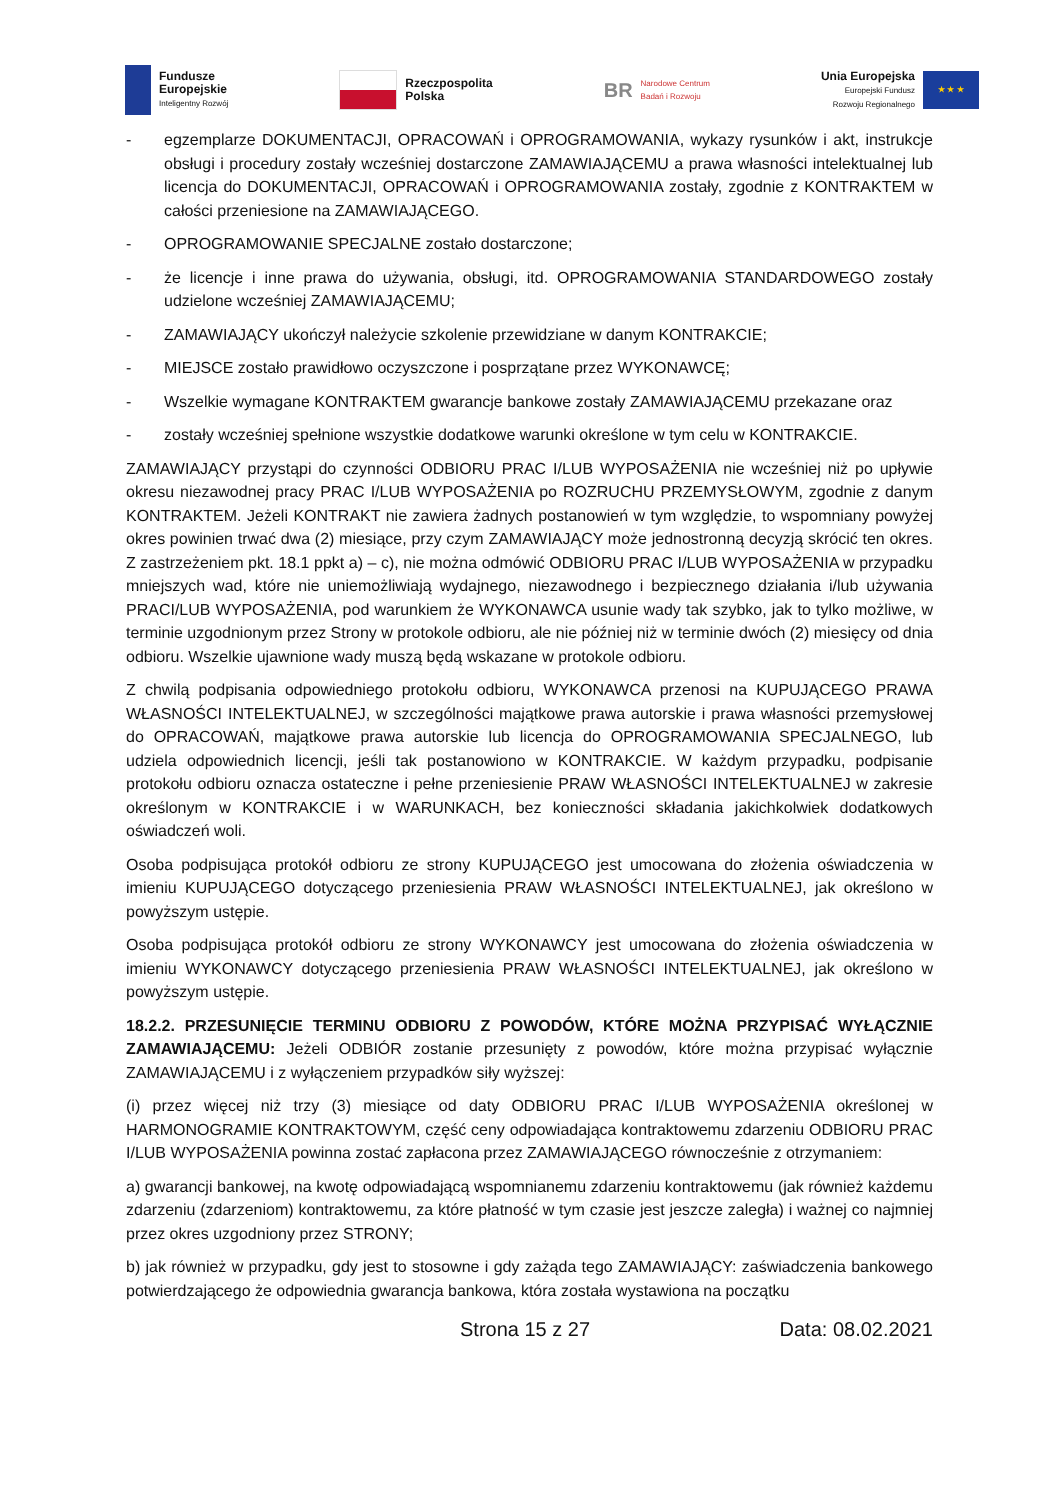Fundusze
Europejskie
Inteligentny Rozwój
Rzeczpospolita
Polska
BR Narodowe Centrum
Badań i Rozwoju
Unia Europejska
Europejski Fundusz
Rozwoju Regionalnego
★ ★ ★
- egzemplarze DOKUMENTACJI, OPRACOWAŃ i OPROGRAMOWANIA, wykazy rysunków i akt, instrukcje obsługi i procedury zostały wcześniej dostarczone ZAMAWIAJĄCEMU a prawa własności intelektualnej lub licencja do DOKUMENTACJI, OPRACOWAŃ i OPROGRAMOWANIA zostały, zgodnie z KONTRAKTEM w całości przeniesione na ZAMAWIAJĄCEGO.
- OPROGRAMOWANIE SPECJALNE zostało dostarczone;
- że licencje i inne prawa do używania, obsługi, itd. OPROGRAMOWANIA STANDARDOWEGO zostały udzielone wcześniej ZAMAWIAJĄCEMU;
- ZAMAWIAJĄCY ukończył należycie szkolenie przewidziane w danym KONTRAKCIE;
- MIEJSCE zostało prawidłowo oczyszczone i posprzątane przez WYKONAWCĘ;
- Wszelkie wymagane KONTRAKTEM gwarancje bankowe zostały ZAMAWIAJĄCEMU przekazane oraz
- zostały wcześniej spełnione wszystkie dodatkowe warunki określone w tym celu w KONTRAKCIE.
ZAMAWIAJĄCY przystąpi do czynności ODBIORU PRAC I/LUB WYPOSAŻENIA nie wcześniej niż po upływie okresu niezawodnej pracy PRAC I/LUB WYPOSAŻENIA po ROZRUCHU PRZEMYSŁOWYM, zgodnie z danym KONTRAKTEM. Jeżeli KONTRAKT nie zawiera żadnych postanowień w tym względzie, to wspomniany powyżej okres powinien trwać dwa (2) miesiące, przy czym ZAMAWIAJĄCY może jednostronną decyzją skrócić ten okres. Z zastrzeżeniem pkt. 18.1 ppkt a) – c), nie można odmówić ODBIORU PRAC I/LUB WYPOSAŻENIA w przypadku mniejszych wad, które nie uniemożliwiają wydajnego, niezawodnego i bezpiecznego działania i/lub używania PRACI/LUB WYPOSAŻENIA, pod warunkiem że WYKONAWCA usunie wady tak szybko, jak to tylko możliwe, w terminie uzgodnionym przez Strony w protokole odbioru, ale nie później niż w terminie dwóch (2) miesięcy od dnia odbioru. Wszelkie ujawnione wady muszą będą wskazane w protokole odbioru.
Z chwilą podpisania odpowiedniego protokołu odbioru, WYKONAWCA przenosi na KUPUJĄCEGO PRAWA WŁASNOŚCI INTELEKTUALNEJ, w szczególności majątkowe prawa autorskie i prawa własności przemysłowej do OPRACOWAŃ, majątkowe prawa autorskie lub licencja do OPROGRAMOWANIA SPECJALNEGO, lub udziela odpowiednich licencji, jeśli tak postanowiono w KONTRAKCIE. W każdym przypadku, podpisanie protokołu odbioru oznacza ostateczne i pełne przeniesienie PRAW WŁASNOŚCI INTELEKTUALNEJ w zakresie określonym w KONTRAKCIE i w WARUNKACH, bez konieczności składania jakichkolwiek dodatkowych oświadczeń woli.
Osoba podpisująca protokół odbioru ze strony KUPUJĄCEGO jest umocowana do złożenia oświadczenia w imieniu KUPUJĄCEGO dotyczącego przeniesienia PRAW WŁASNOŚCI INTELEKTUALNEJ, jak określono w powyższym ustępie.
Osoba podpisująca protokół odbioru ze strony WYKONAWCY jest umocowana do złożenia oświadczenia w imieniu WYKONAWCY dotyczącego przeniesienia PRAW WŁASNOŚCI INTELEKTUALNEJ, jak określono w powyższym ustępie.
18.2.2. PRZESUNIĘCIE TERMINU ODBIORU Z POWODÓW, KTÓRE MOŻNA PRZYPISAĆ WYŁĄCZNIE ZAMAWIAJĄCEMU: Jeżeli ODBIÓR zostanie przesunięty z powodów, które można przypisać wyłącznie ZAMAWIAJĄCEMU i z wyłączeniem przypadków siły wyższej:
(i) przez więcej niż trzy (3) miesiące od daty ODBIORU PRAC I/LUB WYPOSAŻENIA określonej w HARMONOGRAMIE KONTRAKTOWYM, część ceny odpowiadająca kontraktowemu zdarzeniu ODBIORU PRAC I/LUB WYPOSAŻENIA powinna zostać zapłacona przez ZAMAWIAJĄCEGO równocześnie z otrzymaniem:
a) gwarancji bankowej, na kwotę odpowiadającą wspomnianemu zdarzeniu kontraktowemu (jak również każdemu zdarzeniu (zdarzeniom) kontraktowemu, za które płatność w tym czasie jest jeszcze zaległa) i ważnej co najmniej przez okres uzgodniony przez STRONY;
b) jak również w przypadku, gdy jest to stosowne i gdy zażąda tego ZAMAWIAJĄCY: zaświadczenia bankowego potwierdzającego że odpowiednia gwarancja bankowa, która została wystawiona na początku
Strona 15 z 27 Data: 08.02.2021